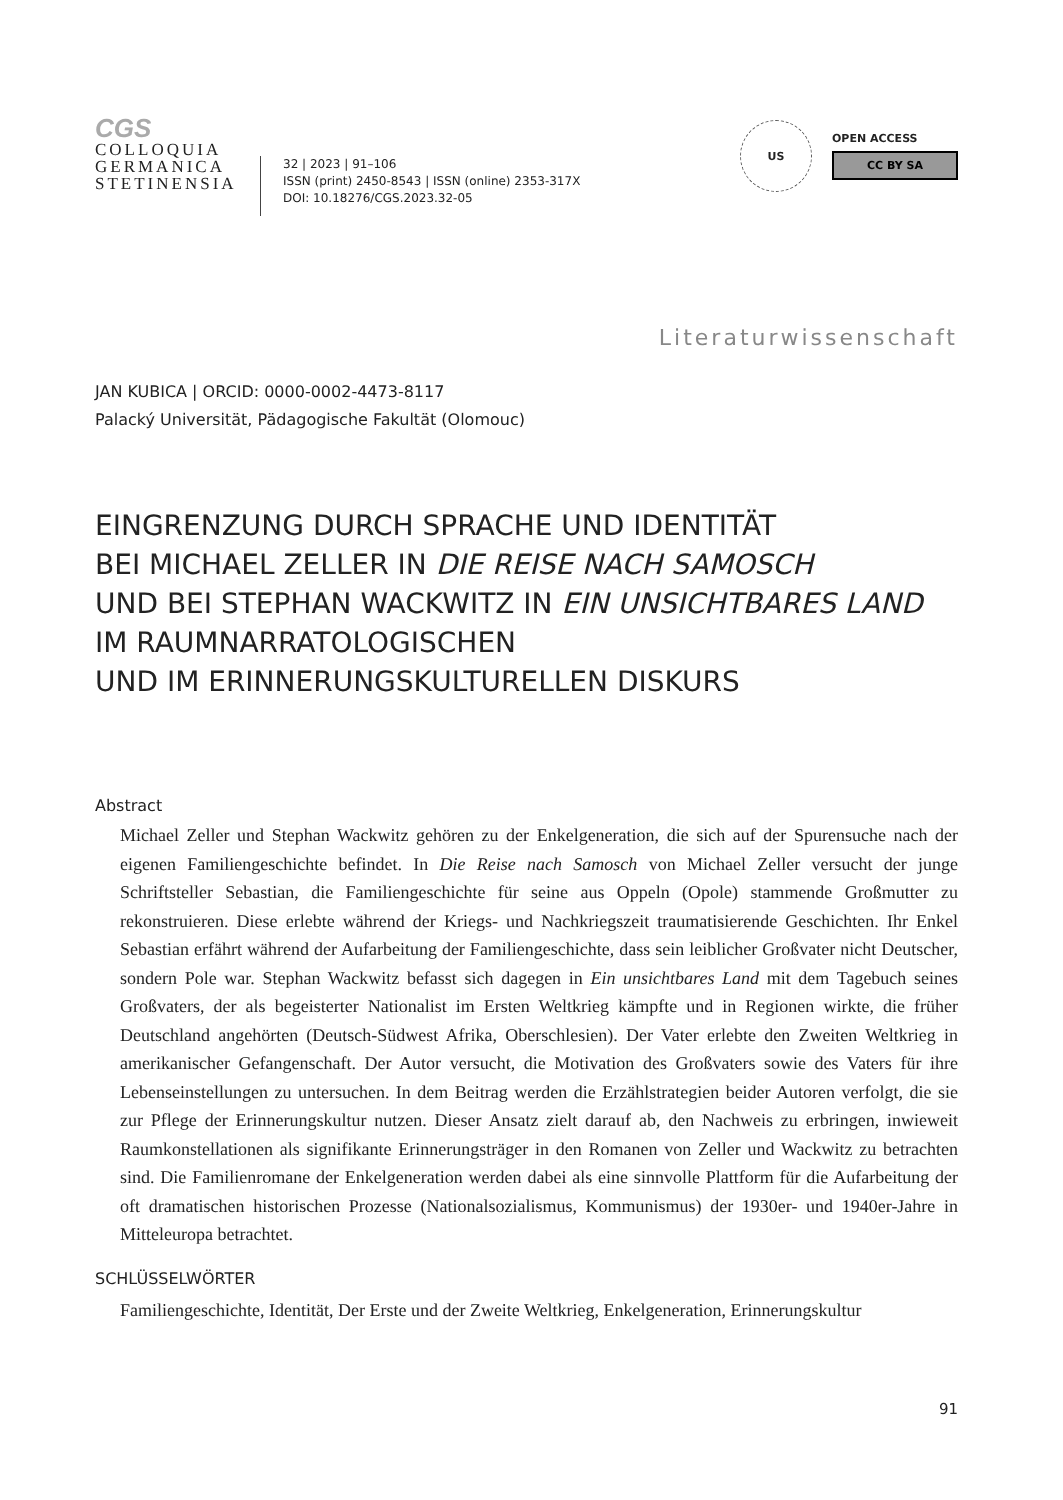CGS
COLLOQUIA
GERMANICA
STETINENSIA
32 | 2023 | 91–106
ISSN (print) 2450-8543 | ISSN (online) 2353-317X
DOI: 10.18276/CGS.2023.32-05
US
OPEN ACCESS
CC BY SA
Literaturwissenschaft
JAN KUBICA | ORCID: 0000-0002-4473-8117
Palacký Universität, Pädagogische Fakultät (Olomouc)
EINGRENZUNG DURCH SPRACHE UND IDENTITÄT
BEI MICHAEL ZELLER IN DIE REISE NACH SAMOSCH
UND BEI STEPHAN WACKWITZ IN EIN UNSICHTBARES LAND IM RAUMNARRATOLOGISCHEN
UND IM ERINNERUNGSKULTURELLEN DISKURS
Abstract
Michael Zeller und Stephan Wackwitz gehören zu der Enkelgeneration, die sich auf der Spurensuche nach der eigenen Familiengeschichte befindet. In Die Reise nach Samosch von Michael Zeller versucht der junge Schriftsteller Sebastian, die Familiengeschichte für seine aus Oppeln (Opole) stammende Großmutter zu rekonstruieren. Diese erlebte während der Kriegs- und Nachkriegszeit traumatisierende Geschichten. Ihr Enkel Sebastian erfährt während der Aufarbeitung der Familiengeschichte, dass sein leiblicher Großvater nicht Deutscher, sondern Pole war. Stephan Wackwitz befasst sich dagegen in Ein unsichtbares Land mit dem Tagebuch seines Großvaters, der als begeisterter Nationalist im Ersten Weltkrieg kämpfte und in Regionen wirkte, die früher Deutschland angehörten (Deutsch-Südwest Afrika, Oberschlesien). Der Vater erlebte den Zweiten Weltkrieg in amerikanischer Gefangenschaft. Der Autor versucht, die Motivation des Großvaters sowie des Vaters für ihre Lebenseinstellungen zu untersuchen. In dem Beitrag werden die Erzählstrategien beider Autoren verfolgt, die sie zur Pflege der Erinnerungskultur nutzen. Dieser Ansatz zielt darauf ab, den Nachweis zu erbringen, inwieweit Raumkonstellationen als signifikante Erinnerungsträger in den Romanen von Zeller und Wackwitz zu betrachten sind. Die Familienromane der Enkelgeneration werden dabei als eine sinnvolle Plattform für die Aufarbeitung der oft dramatischen historischen Prozesse (Nationalsozialismus, Kommunismus) der 1930er- und 1940er-Jahre in Mitteleuropa betrachtet.
SCHLÜSSELWÖRTER
Familiengeschichte, Identität, Der Erste und der Zweite Weltkrieg, Enkelgeneration, Erinnerungskultur
91